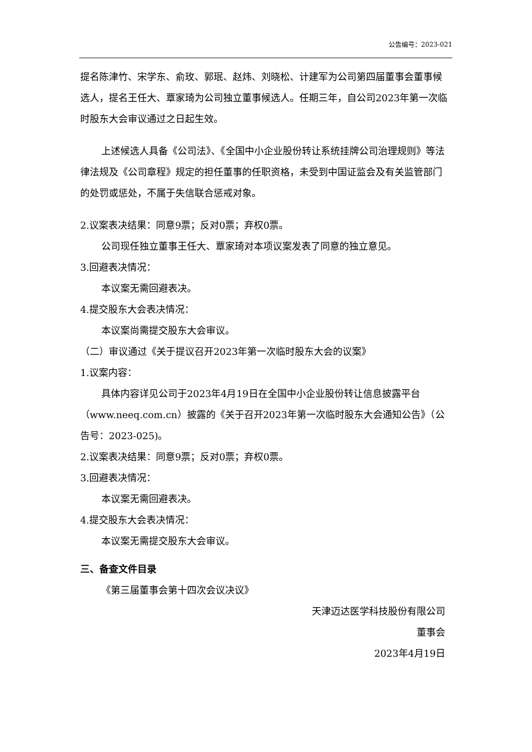公告编号：2023-021
提名陈津竹、宋学东、俞玫、郭珉、赵炜、刘晓松、计建军为公司第四届董事会董事候选人，提名王任大、覃家琦为公司独立董事候选人。任期三年，自公司2023年第一次临时股东大会审议通过之日起生效。
上述候选人具备《公司法》、《全国中小企业股份转让系统挂牌公司治理规则》等法律法规及《公司章程》规定的担任董事的任职资格，未受到中国证监会及有关监管部门的处罚或惩处，不属于失信联合惩戒对象。
2.议案表决结果：同意9票；反对0票；弃权0票。
公司现任独立董事王任大、覃家琦对本项议案发表了同意的独立意见。
3.回避表决情况：
本议案无需回避表决。
4.提交股东大会表决情况：
本议案尚需提交股东大会审议。
（二）审议通过《关于提议召开2023年第一次临时股东大会的议案》
1.议案内容：
具体内容详见公司于2023年4月19日在全国中小企业股份转让信息披露平台（www.neeq.com.cn）披露的《关于召开2023年第一次临时股东大会通知公告》（公告号：2023-025)。
2.议案表决结果：同意9票；反对0票；弃权0票。
3.回避表决情况：
本议案无需回避表决。
4.提交股东大会表决情况：
本议案无需提交股东大会审议。
三、备查文件目录
《第三届董事会第十四次会议决议》
天津迈达医学科技股份有限公司
董事会
2023年4月19日